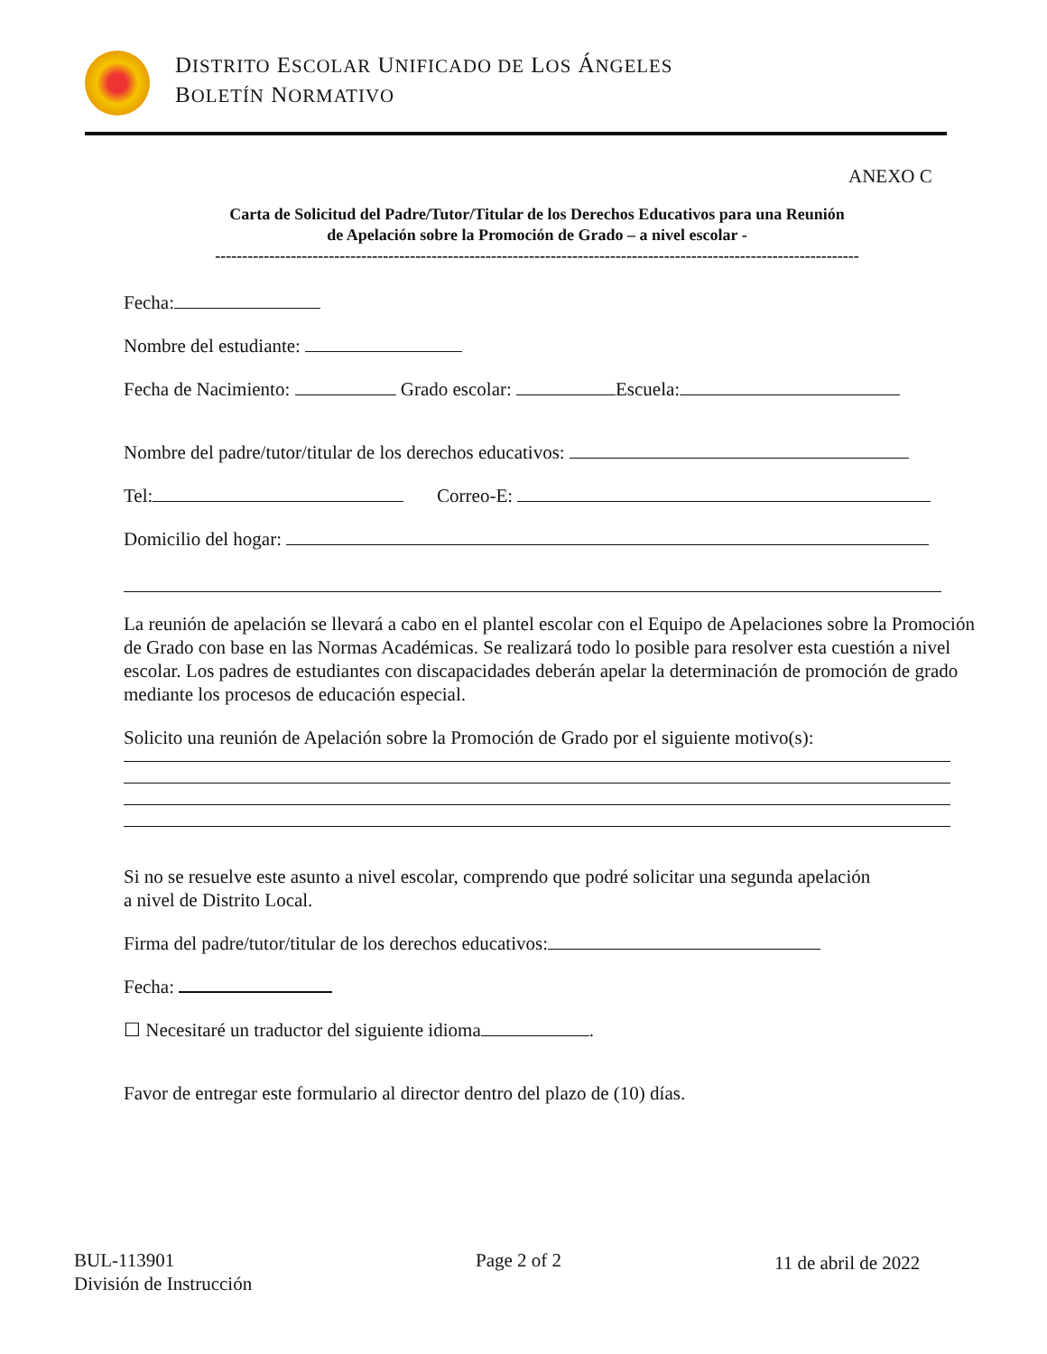DISTRITO ESCOLAR UNIFICADO DE LOS ÁNGELES
BOLETÍN NORMATIVO
ANEXO C
Carta de Solicitud del Padre/Tutor/Titular de los Derechos Educativos para una Reunión
de Apelación sobre la Promoción de Grado – a nivel escolar -
-----------------------------------------------------------------------------------------------------------------------
Fecha:
Nombre del estudiante:
Fecha de Nacimiento: Grado escolar: Escuela:
Nombre del padre/tutor/titular de los derechos educativos:
Tel: Correo-E:
Domicilio del hogar:
La reunión de apelación se llevará a cabo en el plantel escolar con el Equipo de Apelaciones sobre la Promoción de Grado con base en las Normas Académicas. Se realizará todo lo posible para resolver esta cuestión a nivel escolar. Los padres de estudiantes con discapacidades deberán apelar la determinación de promoción de grado mediante los procesos de educación especial.
Solicito una reunión de Apelación sobre la Promoción de Grado por el siguiente motivo(s):
Si no se resuelve este asunto a nivel escolar, comprendo que podré solicitar una segunda apelación
a nivel de Distrito Local.
Firma del padre/tutor/titular de los derechos educativos:
Fecha:
☐ Necesitaré un traductor del siguiente idioma .
Favor de entregar este formulario al director dentro del plazo de (10) días.
BUL-113901
División de Instrucción
Page 2 of 2 11 de abril de 2022